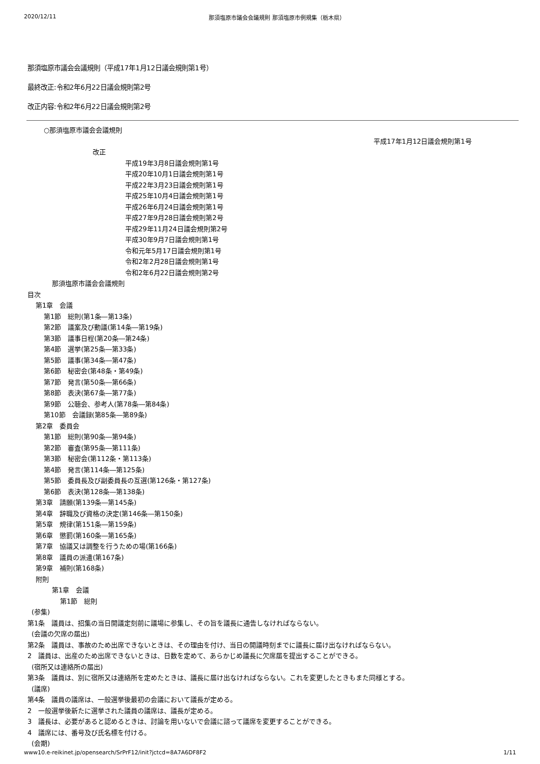2020/12/11 那須塩原市議会会議規則 那須塩原市例規集（栃木県）
那須塩原市議会会議規則（平成17年1月12日議会規則第1号）
最終改正:令和2年6月22日議会規則第2号
改正内容:令和2年6月22日議会規則第2号
○那須塩原市議会会議規則
平成17年1月12日議会規則第1号
改正
平成19年3月8日議会規則第1号
平成20年10月1日議会規則第1号
平成22年3月23日議会規則第1号
平成25年10月4日議会規則第1号
平成26年6月24日議会規則第1号
平成27年9月28日議会規則第2号
平成29年11月24日議会規則第2号
平成30年9月7日議会規則第1号
令和元年5月17日議会規則第1号
令和2年2月28日議会規則第1号
令和2年6月22日議会規則第2号
那須塩原市議会会議規則
目次
第1章　会議
第1節　総則(第1条―第13条)
第2節　議案及び動議(第14条―第19条)
第3節　議事日程(第20条―第24条)
第4節　選挙(第25条―第33条)
第5節　議事(第34条―第47条)
第6節　秘密会(第48条・第49条)
第7節　発言(第50条―第66条)
第8節　表決(第67条―第77条)
第9節　公聴会、参考人(第78条―第84条)
第10節　会議録(第85条―第89条)
第2章　委員会
第1節　総則(第90条―第94条)
第2節　審査(第95条―第111条)
第3節　秘密会(第112条・第113条)
第4節　発言(第114条―第125条)
第5節　委員長及び副委員長の互選(第126条・第127条)
第6節　表決(第128条―第138条)
第3章　請願(第139条―第145条)
第4章　辞職及び資格の決定(第146条―第150条)
第5章　規律(第151条―第159条)
第6章　懲罰(第160条―第165条)
第7章　協議又は調整を行うための場(第166条)
第8章　議員の派遣(第167条)
第9章　補則(第168条)
附則
第1章　会議
第1節　総則
(参集)
第1条　議員は、招集の当日開議定刻前に議場に参集し、その旨を議長に通告しなければならない。
(会議の欠席の届出)
第2条　議員は、事故のため出席できないときは、その理由を付け、当日の開議時刻までに議長に届け出なければならない。
2　議員は、出産のため出席できないときは、日数を定めて、あらかじめ議長に欠席届を提出することができる。
(宿所又は連絡所の届出)
第3条　議員は、別に宿所又は連絡所を定めたときは、議長に届け出なければならない。これを変更したときもまた同様とする。
(議席)
第4条　議員の議席は、一般選挙後最初の会議において議長が定める。
2　一般選挙後新たに選挙された議員の議席は、議長が定める。
3　議長は、必要があると認めるときは、討論を用いないで会議に諮って議席を変更することができる。
4　議席には、番号及び氏名標を付ける。
(会期)
www10.e-reikinet.jp/opensearch/SrPrF12/init?jctcd=8A7A6DF8F2 1/11